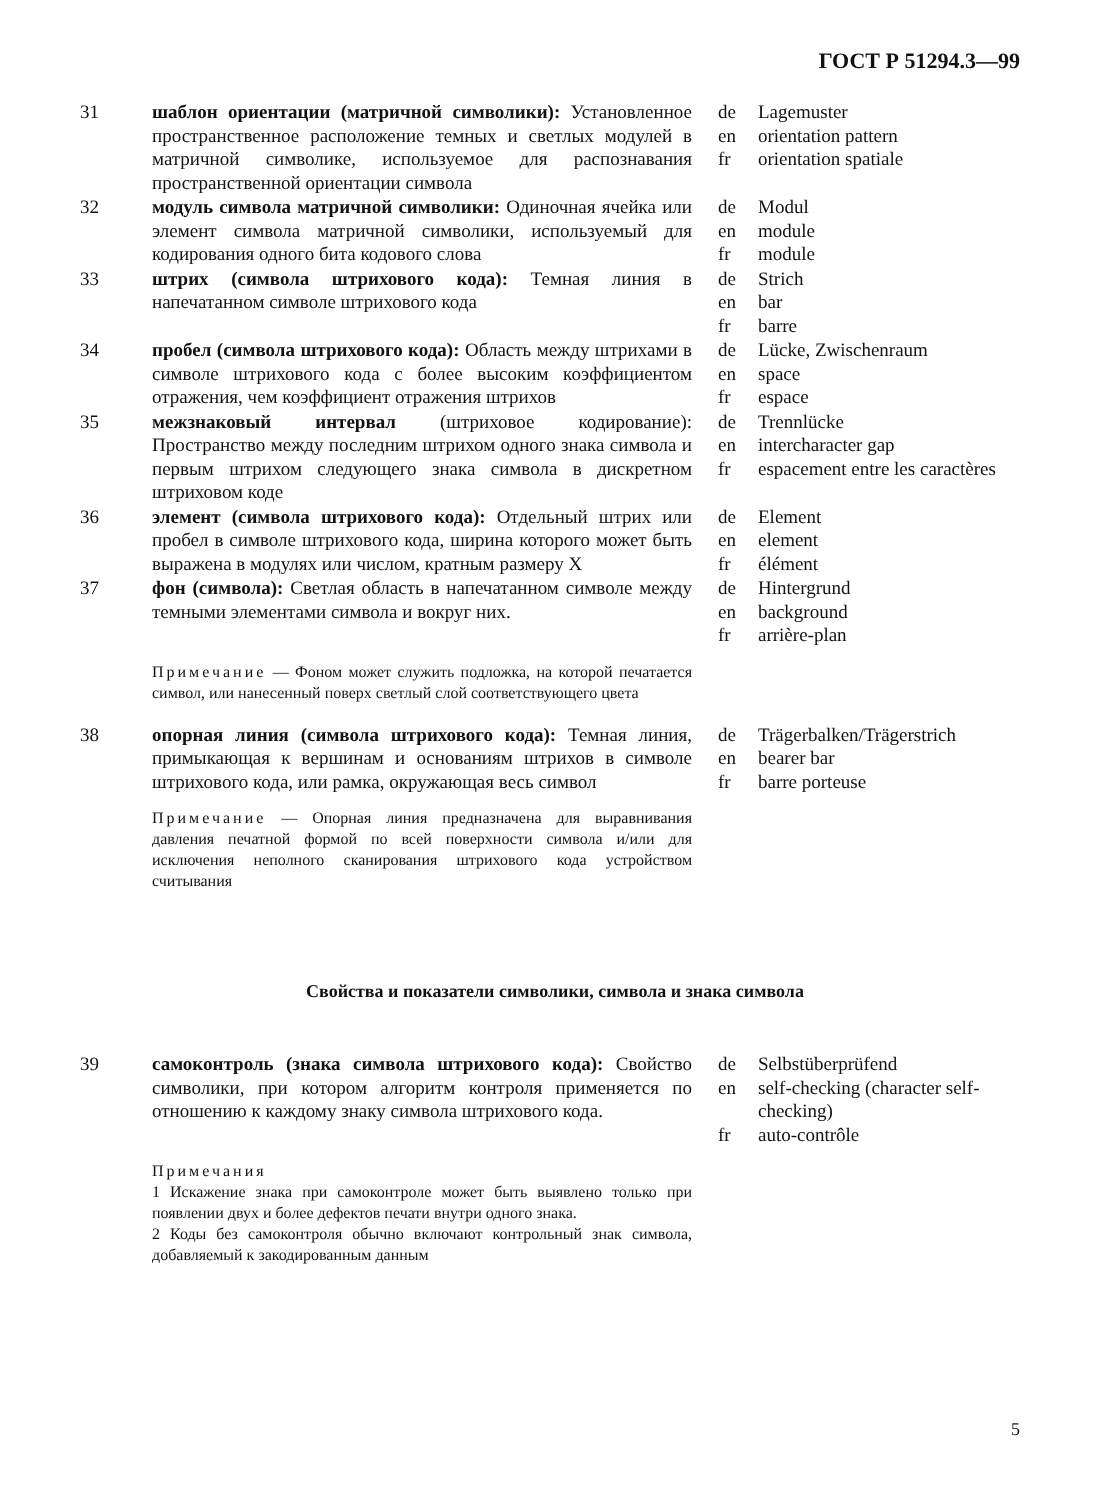ГОСТ Р 51294.3—99
31 шаблон ориентации (матричной символики): Установленное пространственное расположение темных и светлых модулей в матричной символике, используемое для распознавания пространственной ориентации символа
de
en
fr
Lagemuster
orientation pattern
orientation spatiale
32 модуль символа матричной символики: Одиночная ячейка или элемент символа матричной символики, используемый для кодирования одного бита кодового слова
de
en
fr
Modul
module
module
33 штрих (символа штрихового кода): Темная линия в напечатанном символе штрихового кода
de
en
fr
Strich
bar
barre
34 пробел (символа штрихового кода): Область между штрихами в символе штрихового кода с более высоким коэффициентом отражения, чем коэффициент отражения штрихов
de
en
fr
Lücke, Zwischenraum
space
espace
35 межзнаковый интервал (штриховое кодирование): Пространство между последним штрихом одного знака символа и первым штрихом следующего знака символа в дискретном штриховом коде
de
en
fr
Trennlücke
intercharacter gap
espacement entre les caractères
36 элемент (символа штрихового кода): Отдельный штрих или пробел в символе штрихового кода, ширина которого может быть выражена в модулях или числом, кратным размеру X
de
en
fr
Element
element
élément
37 фон (символа): Светлая область в напечатанном символе между темными элементами символа и вокруг них.
de
en
fr
Hintergrund
background
arrière-plan
Примечание — Фоном может служить подложка, на которой печатается символ, или нанесенный поверх светлый слой соответствующего цвета
38 опорная линия (символа штрихового кода): Темная линия, примыкающая к вершинам и основаниям штрихов в символе штрихового кода, или рамка, окружающая весь символ
de
en
fr
Trägerbalken/Trägerstrich
bearer bar
barre porteuse
Примечание — Опорная линия предназначена для выравнивания давления печатной формой по всей поверхности символа и/или для исключения неполного сканирования штрихового кода устройством считывания
Свойства и показатели символики, символа и знака символа
39 самоконтроль (знака символа штрихового кода): Свойство символики, при котором алгоритм контроля применяется по отношению к каждому знаку символа штрихового кода.
de
en
fr
Selbstüberprüfend
self-checking (character self-checking)
auto-contrôle
Примечания
1 Искажение знака при самоконтроле может быть выявлено только при появлении двух и более дефектов печати внутри одного знака.
2 Коды без самоконтроля обычно включают контрольный знак символа, добавляемый к закодированным данным
5